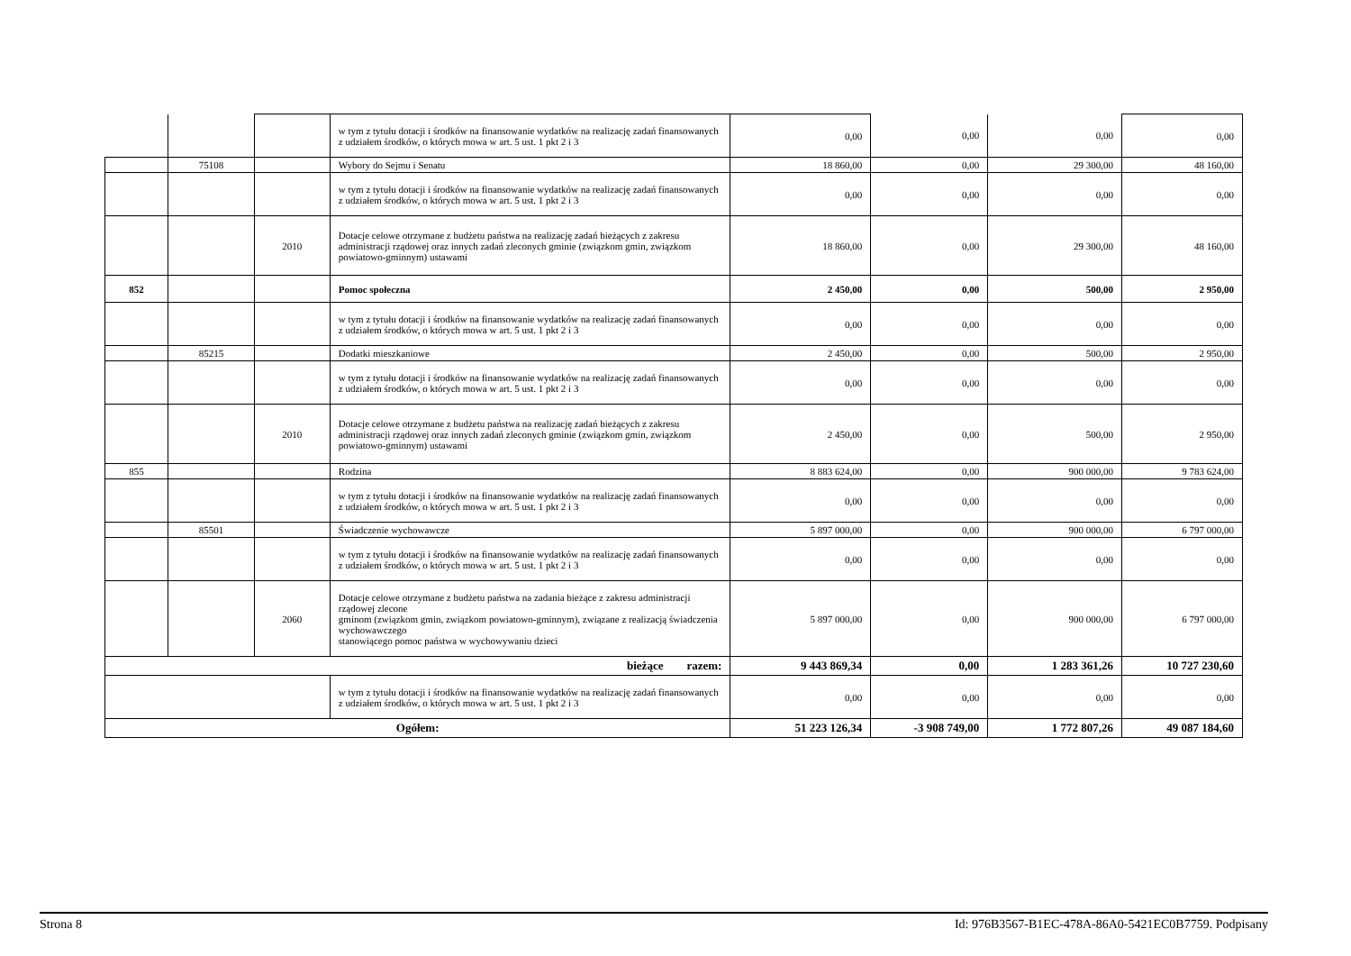| | | | w tym z tytułu dotacji i środków na finansowanie wydatków na realizację zadań finansowanych z udziałem środków, o których mowa w art. 5 ust. 1 pkt 2 i 3 | 0,00 | 0,00 | 0,00 | 0,00 |
| | 75108 | | Wybory do Sejmu i Senatu | 18 860,00 | 0,00 | 29 300,00 | 48 160,00 |
| | | | w tym z tytułu dotacji i środków na finansowanie wydatków na realizację zadań finansowanych z udziałem środków, o których mowa w art. 5 ust. 1 pkt 2 i 3 | 0,00 | 0,00 | 0,00 | 0,00 |
| | | 2010 | Dotacje celowe otrzymane z budżetu państwa na realizację zadań bieżących z zakresu administracji rządowej oraz innych zadań zleconych gminie (związkom gmin, związkom powiatowo-gminnym) ustawami | 18 860,00 | 0,00 | 29 300,00 | 48 160,00 |
| 852 | | | Pomoc społeczna | 2 450,00 | 0,00 | 500,00 | 2 950,00 |
| | | | w tym z tytułu dotacji i środków na finansowanie wydatków na realizację zadań finansowanych z udziałem środków, o których mowa w art. 5 ust. 1 pkt 2 i 3 | 0,00 | 0,00 | 0,00 | 0,00 |
| | 85215 | | Dodatki mieszkaniowe | 2 450,00 | 0,00 | 500,00 | 2 950,00 |
| | | | w tym z tytułu dotacji i środków na finansowanie wydatków na realizację zadań finansowanych z udziałem środków, o których mowa w art. 5 ust. 1 pkt 2 i 3 | 0,00 | 0,00 | 0,00 | 0,00 |
| | | 2010 | Dotacje celowe otrzymane z budżetu państwa na realizację zadań bieżących z zakresu administracji rządowej oraz innych zadań zleconych gminie (związkom gmin, związkom powiatowo-gminnym) ustawami | 2 450,00 | 0,00 | 500,00 | 2 950,00 |
| 855 | | | Rodzina | 8 883 624,00 | 0,00 | 900 000,00 | 9 783 624,00 |
| | | | w tym z tytułu dotacji i środków na finansowanie wydatków na realizację zadań finansowanych z udziałem środków, o których mowa w art. 5 ust. 1 pkt 2 i 3 | 0,00 | 0,00 | 0,00 | 0,00 |
| | 85501 | | Świadczenie wychowawcze | 5 897 000,00 | 0,00 | 900 000,00 | 6 797 000,00 |
| | | | w tym z tytułu dotacji i środków na finansowanie wydatków na realizację zadań finansowanych z udziałem środków, o których mowa w art. 5 ust. 1 pkt 2 i 3 | 0,00 | 0,00 | 0,00 | 0,00 |
| | | 2060 | Dotacje celowe otrzymane z budżetu państwa na zadania bieżące z zakresu administracji rządowej zlecone gminom (związkom gmin, związkom powiatowo-gminnym), związane z realizacją świadczenia wychowawczego stanowiącego pomoc państwa w wychowywaniu dzieci | 5 897 000,00 | 0,00 | 900 000,00 | 6 797 000,00 |
| bieżące razem: | | | | 9 443 869,34 | 0,00 | 1 283 361,26 | 10 727 230,60 |
| | | | w tym z tytułu dotacji i środków na finansowanie wydatków na realizację zadań finansowanych z udziałem środków, o których mowa w art. 5 ust. 1 pkt 2 i 3 | 0,00 | 0,00 | 0,00 | 0,00 |
| Ogółem: | | | | 51 223 126,34 | -3 908 749,00 | 1 772 807,26 | 49 087 184,60 |
Strona 8 Id: 976B3567-B1EC-478A-86A0-5421EC0B7759. Podpisany